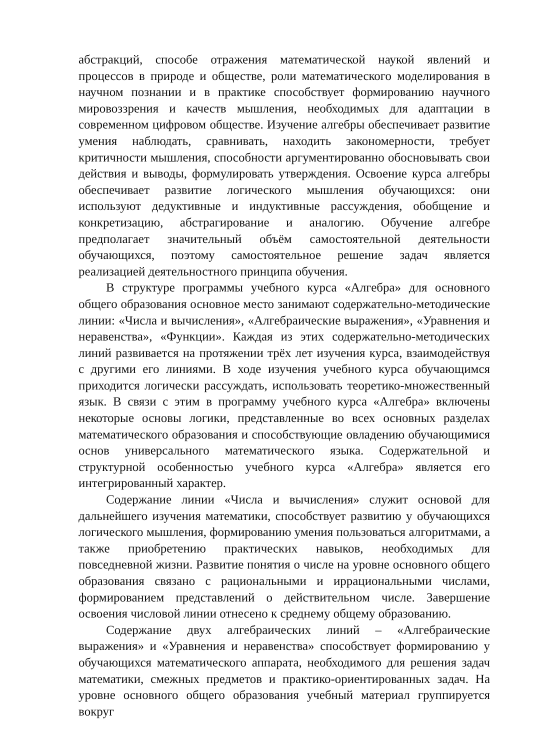абстракций, способе отражения математической наукой явлений и процессов в природе и обществе, роли математического моделирования в научном познании и в практике способствует формированию научного мировоззрения и качеств мышления, необходимых для адаптации в современном цифровом обществе. Изучение алгебры обеспечивает развитие умения наблюдать, сравнивать, находить закономерности, требует критичности мышления, способности аргументированно обосновывать свои действия и выводы, формулировать утверждения. Освоение курса алгебры обеспечивает развитие логического мышления обучающихся: они используют дедуктивные и индуктивные рассуждения, обобщение и конкретизацию, абстрагирование и аналогию. Обучение алгебре предполагает значительный объём самостоятельной деятельности обучающихся, поэтому самостоятельное решение задач является реализацией деятельностного принципа обучения.
В структуре программы учебного курса «Алгебра» для основного общего образования основное место занимают содержательно-методические линии: «Числа и вычисления», «Алгебраические выражения», «Уравнения и неравенства», «Функции». Каждая из этих содержательно-методических линий развивается на протяжении трёх лет изучения курса, взаимодействуя с другими его линиями. В ходе изучения учебного курса обучающимся приходится логически рассуждать, использовать теоретико-множественный язык. В связи с этим в программу учебного курса «Алгебра» включены некоторые основы логики, представленные во всех основных разделах математического образования и способствующие овладению обучающимися основ универсального математического языка. Содержательной и структурной особенностью учебного курса «Алгебра» является его интегрированный характер.
Содержание линии «Числа и вычисления» служит основой для дальнейшего изучения математики, способствует развитию у обучающихся логического мышления, формированию умения пользоваться алгоритмами, а также приобретению практических навыков, необходимых для повседневной жизни. Развитие понятия о числе на уровне основного общего образования связано с рациональными и иррациональными числами, формированием представлений о действительном числе. Завершение освоения числовой линии отнесено к среднему общему образованию.
Содержание двух алгебраических линий – «Алгебраические выражения» и «Уравнения и неравенства» способствует формированию у обучающихся математического аппарата, необходимого для решения задач математики, смежных предметов и практико-ориентированных задач. На уровне основного общего образования учебный материал группируется вокруг